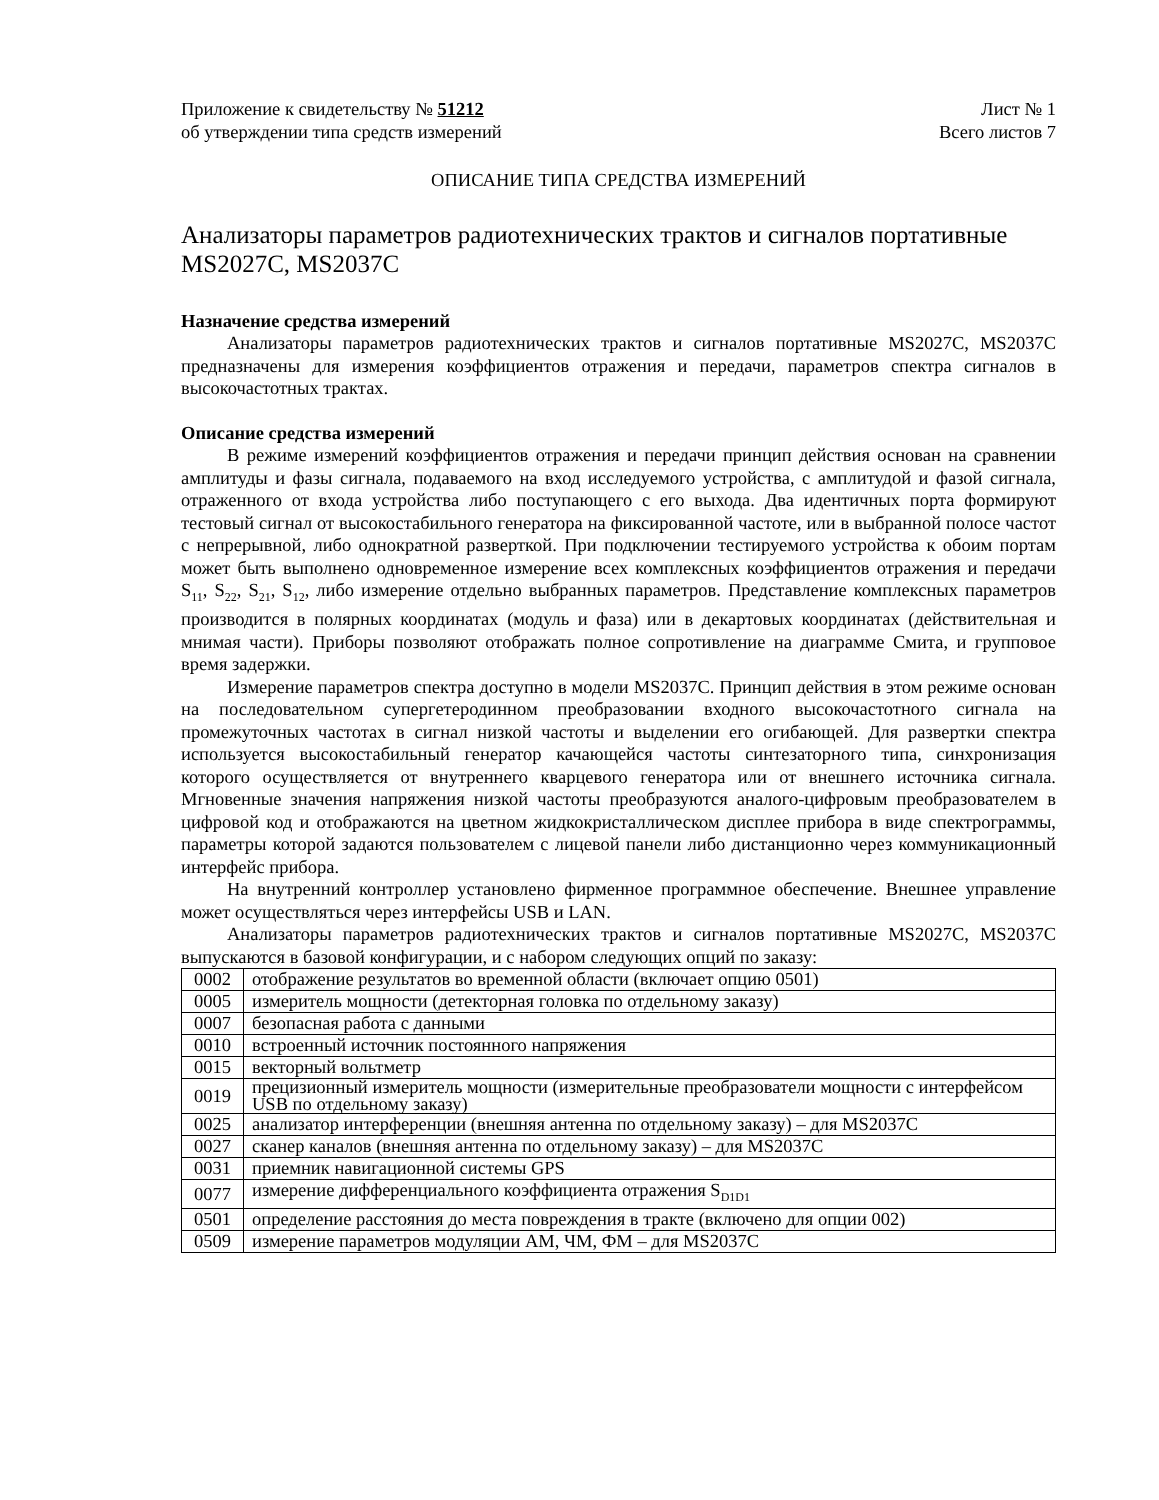Приложение к свидетельству № 51212
об утверждении типа средств измерений
Лист № 1
Всего листов 7
ОПИСАНИЕ ТИПА СРЕДСТВА ИЗМЕРЕНИЙ
Анализаторы параметров радиотехнических трактов и сигналов портативные MS2027C, MS2037C
Назначение средства измерений
Анализаторы параметров радиотехнических трактов и сигналов портативные MS2027C, MS2037C предназначены для измерения коэффициентов отражения и передачи, параметров спектра сигналов в высокочастотных трактах.
Описание средства измерений
В режиме измерений коэффициентов отражения и передачи принцип действия основан на сравнении амплитуды и фазы сигнала, подаваемого на вход исследуемого устройства, с амплитудой и фазой сигнала, отраженного от входа устройства либо поступающего с его выхода. Два идентичных порта формируют тестовый сигнал от высокостабильного генератора на фиксированной частоте, или в выбранной полосе частот с непрерывной, либо однократной разверткой. При подключении тестируемого устройства к обоим портам может быть выполнено одновременное измерение всех комплексных коэффициентов отражения и передачи S<sub>11</sub>, S<sub>22</sub>, S<sub>21</sub>, S<sub>12</sub>, либо измерение отдельно выбранных параметров. Представление комплексных параметров производится в полярных координатах (модуль и фаза) или в декартовых координатах (действительная и мнимая части). Приборы позволяют отображать полное сопротивление на диаграмме Смита, и групповое время задержки.
Измерение параметров спектра доступно в модели MS2037C. Принцип действия в этом режиме основан на последовательном супергетеродинном преобразовании входного высокочастотного сигнала на промежуточных частотах в сигнал низкой частоты и выделении его огибающей. Для развертки спектра используется высокостабильный генератор качающейся частоты синтезаторного типа, синхронизация которого осуществляется от внутреннего кварцевого генератора или от внешнего источника сигнала. Мгновенные значения напряжения низкой частоты преобразуются аналого-цифровым преобразователем в цифровой код и отображаются на цветном жидкокристаллическом дисплее прибора в виде спектрограммы, параметры которой задаются пользователем с лицевой панели либо дистанционно через коммуникационный интерфейс прибора.
На внутренний контроллер установлено фирменное программное обеспечение. Внешнее управление может осуществляться через интерфейсы USB и LAN.
Анализаторы параметров радиотехнических трактов и сигналов портативные MS2027C, MS2037C выпускаются в базовой конфигурации, и с набором следующих опций по заказу:
| 0002 | отображение результатов во временной области (включает опцию 0501) |
| 0005 | измеритель мощности (детекторная головка по отдельному заказу) |
| 0007 | безопасная работа с данными |
| 0010 | встроенный источник постоянного напряжения |
| 0015 | векторный вольтметр |
| 0019 | прецизионный измеритель мощности (измерительные преобразователи мощности с интерфейсом USB по отдельному заказу) |
| 0025 | анализатор интерференции (внешняя антенна по отдельному заказу) – для MS2037C |
| 0027 | сканер каналов (внешняя антенна по отдельному заказу) – для MS2037C |
| 0031 | приемник навигационной системы GPS |
| 0077 | измерение дифференциального коэффициента отражения S<sub>D1D1</sub> |
| 0501 | определение расстояния до места повреждения в тракте (включено для опции 002) |
| 0509 | измерение параметров модуляции АМ, ЧМ, ФМ – для MS2037C |